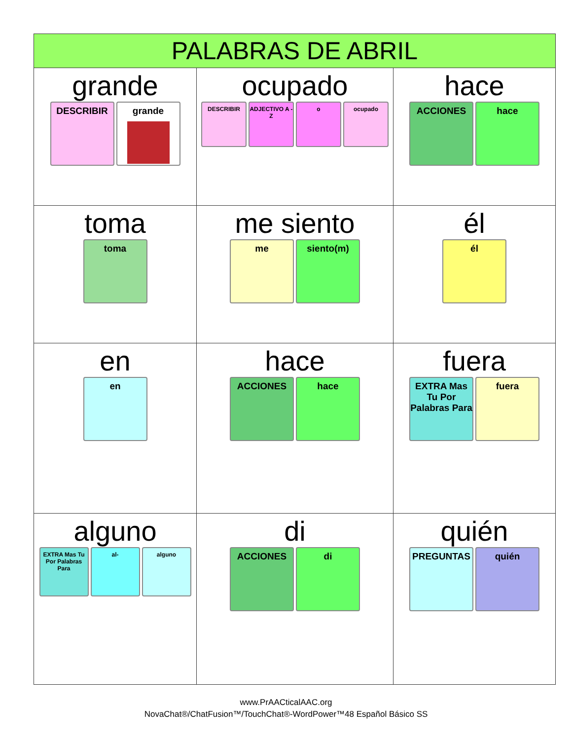| PALABRAS DE ABRIL | | |
| --- | --- | --- |
| grande DESCRIBIR grande | ocupado DESCRIBIR ADJECTIVO A - Z o ocupado | hace ACCIONES hace |
| toma toma | me siento me siento(m) | él él |
| en en | hace ACCIONES hace | fuera EXTRA Mas Tu Por Palabras Para fuera |
| alguno EXTRA Mas Tu Por Palabras Para al- alguno | di ACCIONES di | quién PREGUNTAS quién |
www.PrAACticalAAC.org
NovaChat®/ChatFusion™/TouchChat®-WordPower™48 Español Básico SS